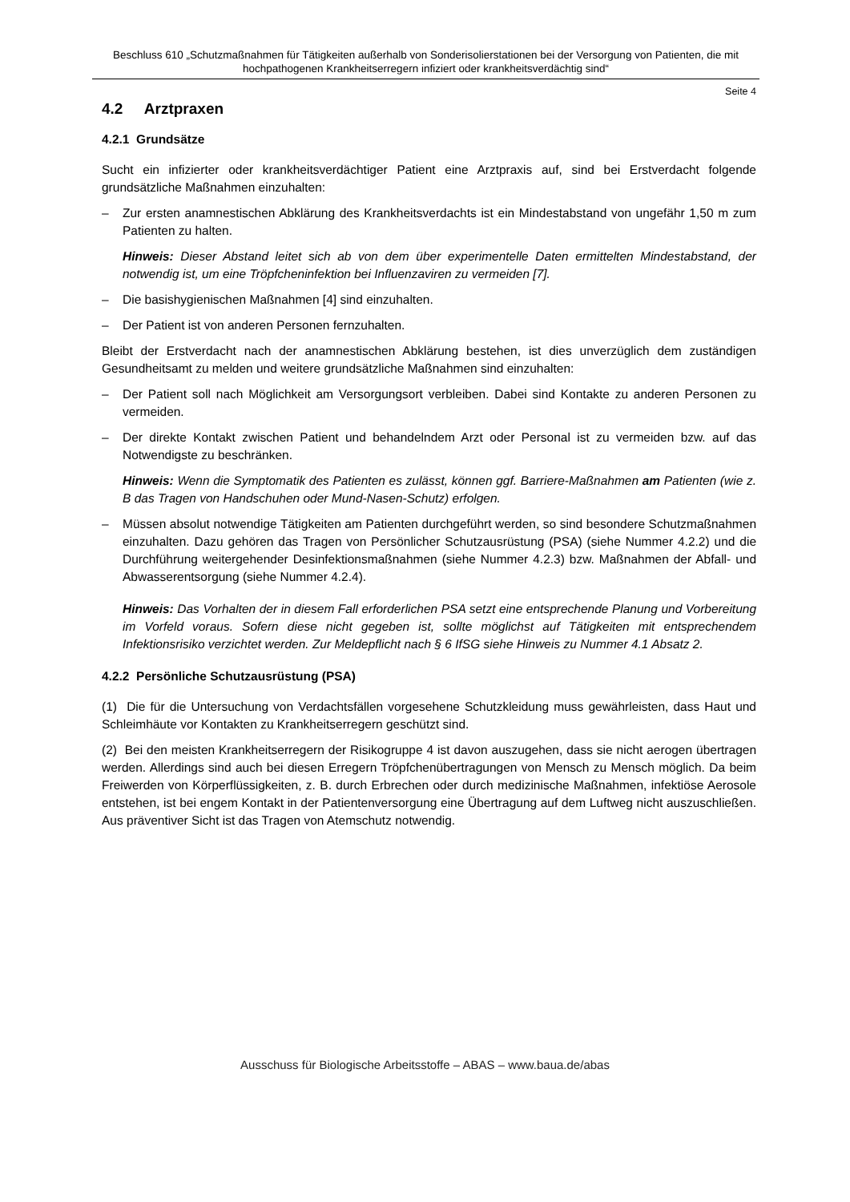Beschluss 610 „Schutzmaßnahmen für Tätigkeiten außerhalb von Sonderisolierstationen bei der Versorgung von Patienten, die mit hochpathogenen Krankheitserregern infiziert oder krankheitsverdächtig sind“
Seite 4
4.2 Arztpraxen
4.2.1 Grundsätze
Sucht ein infizierter oder krankheitsverdächtiger Patient eine Arztpraxis auf, sind bei Erstverdacht folgende grundsätzliche Maßnahmen einzuhalten:
– Zur ersten anamnestischen Abklärung des Krankheitsverdachts ist ein Mindestabstand von ungefähr 1,50 m zum Patienten zu halten.
Hinweis: Dieser Abstand leitet sich ab von dem über experimentelle Daten ermittelten Mindestabstand, der notwendig ist, um eine Tröpfcheninfektion bei Influenzaviren zu vermeiden [7].
– Die basishygienischen Maßnahmen [4] sind einzuhalten.
– Der Patient ist von anderen Personen fernzuhalten.
Bleibt der Erstverdacht nach der anamnestischen Abklärung bestehen, ist dies unverzüglich dem zuständigen Gesundheitsamt zu melden und weitere grundsätzliche Maßnahmen sind einzuhalten:
– Der Patient soll nach Möglichkeit am Versorgungsort verbleiben. Dabei sind Kontakte zu anderen Personen zu vermeiden.
– Der direkte Kontakt zwischen Patient und behandelndem Arzt oder Personal ist zu vermeiden bzw. auf das Notwendigste zu beschränken.
Hinweis: Wenn die Symptomatik des Patienten es zulässt, können ggf. Barriere-Maßnahmen am Patienten (wie z. B das Tragen von Handschuhen oder Mund-Nasen-Schutz) erfolgen.
– Müssen absolut notwendige Tätigkeiten am Patienten durchgeführt werden, so sind besondere Schutzmaßnahmen einzuhalten. Dazu gehören das Tragen von Persönlicher Schutzausrüstung (PSA) (siehe Nummer 4.2.2) und die Durchführung weitergehender Desinfektionsmaßnahmen (siehe Nummer 4.2.3) bzw. Maßnahmen der Abfall- und Abwasserentsorgung (siehe Nummer 4.2.4).
Hinweis: Das Vorhalten der in diesem Fall erforderlichen PSA setzt eine entsprechende Planung und Vorbereitung im Vorfeld voraus. Sofern diese nicht gegeben ist, sollte möglichst auf Tätigkeiten mit entsprechendem Infektionsrisiko verzichtet werden. Zur Meldepflicht nach § 6 IfSG siehe Hinweis zu Nummer 4.1 Absatz 2.
4.2.2 Persönliche Schutzausrüstung (PSA)
(1) Die für die Untersuchung von Verdachtsfällen vorgesehene Schutzkleidung muss gewährleisten, dass Haut und Schleimhäute vor Kontakten zu Krankheitserregern geschützt sind.
(2) Bei den meisten Krankheitserregern der Risikogruppe 4 ist davon auszugehen, dass sie nicht aerogen übertragen werden. Allerdings sind auch bei diesen Erregern Tröpfchenübertragungen von Mensch zu Mensch möglich. Da beim Freiwerden von Körperflüssigkeiten, z. B. durch Erbrechen oder durch medizinische Maßnahmen, infektiöse Aerosole entstehen, ist bei engem Kontakt in der Patientenversorgung eine Übertragung auf dem Luftweg nicht auszuschließen. Aus präventiver Sicht ist das Tragen von Atemschutz notwendig.
Ausschuss für Biologische Arbeitsstoffe – ABAS – www.baua.de/abas